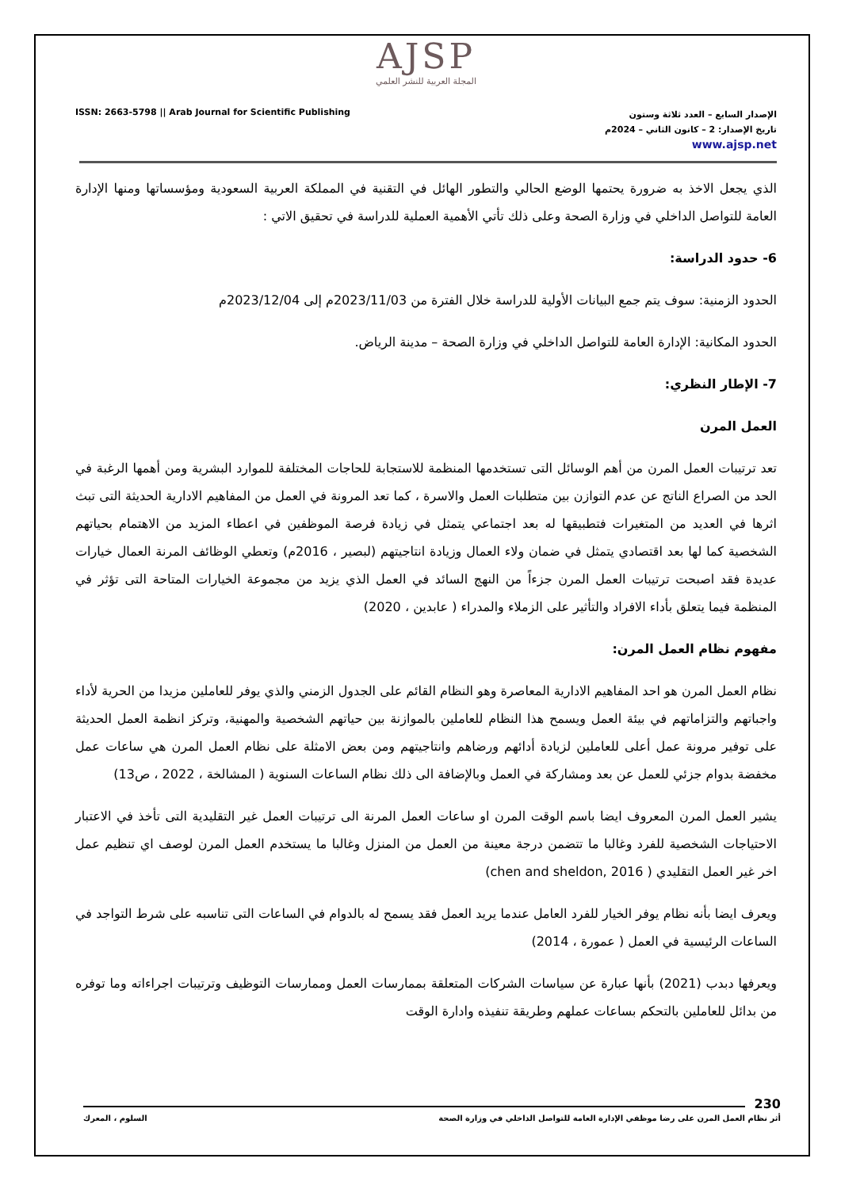AJSP
المجلة العربية للنشر العلمي
ISSN: 2663-5798 || Arab Journal for Scientific Publishing
الإصدار السابع – العدد ثلاثة وستون
تاريخ الإصدار: 2 – كانون الثاني – 2024م
www.ajsp.net
الذي يجعل الاخذ به ضرورة يحتمها الوضع الحالي والتطور الهائل في التقنية في المملكة العربية السعودية ومؤسساتها ومنها الإدارة العامة للتواصل الداخلي في وزارة الصحة وعلى ذلك تأتي الأهمية العملية للدراسة في تحقيق الاتي :
6- حدود الدراسة:
الحدود الزمنية: سوف يتم جمع البيانات الأولية للدراسة خلال الفترة من 2023/11/03م إلى 2023/12/04م
الحدود المكانية: الإدارة العامة للتواصل الداخلي في وزارة الصحة – مدينة الرياض.
7- الإطار النظري:
العمل المرن
تعد ترتيبات العمل المرن من أهم الوسائل التى تستخدمها المنظمة للاستجابة للحاجات المختلفة للموارد البشرية ومن أهمها الرغبة في الحد من الصراع الناتج عن عدم التوازن بين متطلبات العمل والاسرة ، كما تعد المرونة في العمل من المفاهيم الادارية الحديثة التى تبث اثرها في العديد من المتغيرات فتطبيقها له بعد اجتماعي يتمثل في زيادة فرصة الموظفين في اعطاء المزيد من الاهتمام بحياتهم الشخصية كما لها بعد اقتصادي يتمثل في ضمان ولاء العمال وزيادة انتاجيتهم (لبصير ، 2016م) وتعطي الوظائف المرنة العمال خيارات عديدة فقد اصبحت ترتيبات العمل المرن جزءاً من النهج السائد في العمل الذي يزيد من مجموعة الخيارات المتاحة التى تؤثر في المنظمة فيما يتعلق بأداء الافراد والتأثير على الزملاء والمدراء ( عابدين ، 2020)
مفهوم نظام العمل المرن:
نظام العمل المرن هو احد المفاهيم الادارية المعاصرة وهو النظام القائم على الجدول الزمني والذي يوفر للعاملين مزيدا من الحرية لأداء واجباتهم والتزاماتهم في بيئة العمل ويسمح هذا النظام للعاملين بالموازنة بين حياتهم الشخصية والمهنية، وتركز انظمة العمل الحديثة على توفير مرونة عمل أعلى للعاملين لزيادة أدائهم ورضاهم وانتاجيتهم ومن بعض الامثلة على نظام العمل المرن هي ساعات عمل مخفضة بدوام جزئي للعمل عن بعد ومشاركة في العمل وبالإضافة الى ذلك نظام الساعات السنوية ( المشالخة ، 2022 ، ص13)
يشير العمل المرن المعروف ايضا باسم الوقت المرن او ساعات العمل المرنة الى ترتيبات العمل غير التقليدية التى تأخذ في الاعتبار الاحتياجات الشخصية للفرد وغالبا ما تتضمن درجة معينة من العمل من المنزل وغالبا ما يستخدم العمل المرن لوصف اي تنظيم عمل اخر غير العمل التقليدي ( chen and sheldon, 2016)
ويعرف ايضا بأنه نظام يوفر الخيار للفرد العامل عندما يريد العمل فقد يسمح له بالدوام في الساعات التى تناسبه على شرط التواجد في الساعات الرئيسية في العمل ( عمورة ، 2014)
ويعرفها دبدب (2021) بأنها عبارة عن سياسات الشركات المتعلقة بممارسات العمل وممارسات التوظيف وترتيبات اجراءاته وما توفره من بدائل للعاملين بالتحكم بساعات عملهم وطريقة تنفيذه وادارة الوقت
230
أثر نظام العمل المرن على رضا موظفي الإدارة العامة للتواصل الداخلي في وزارة الصحة السلوم ، المعرك